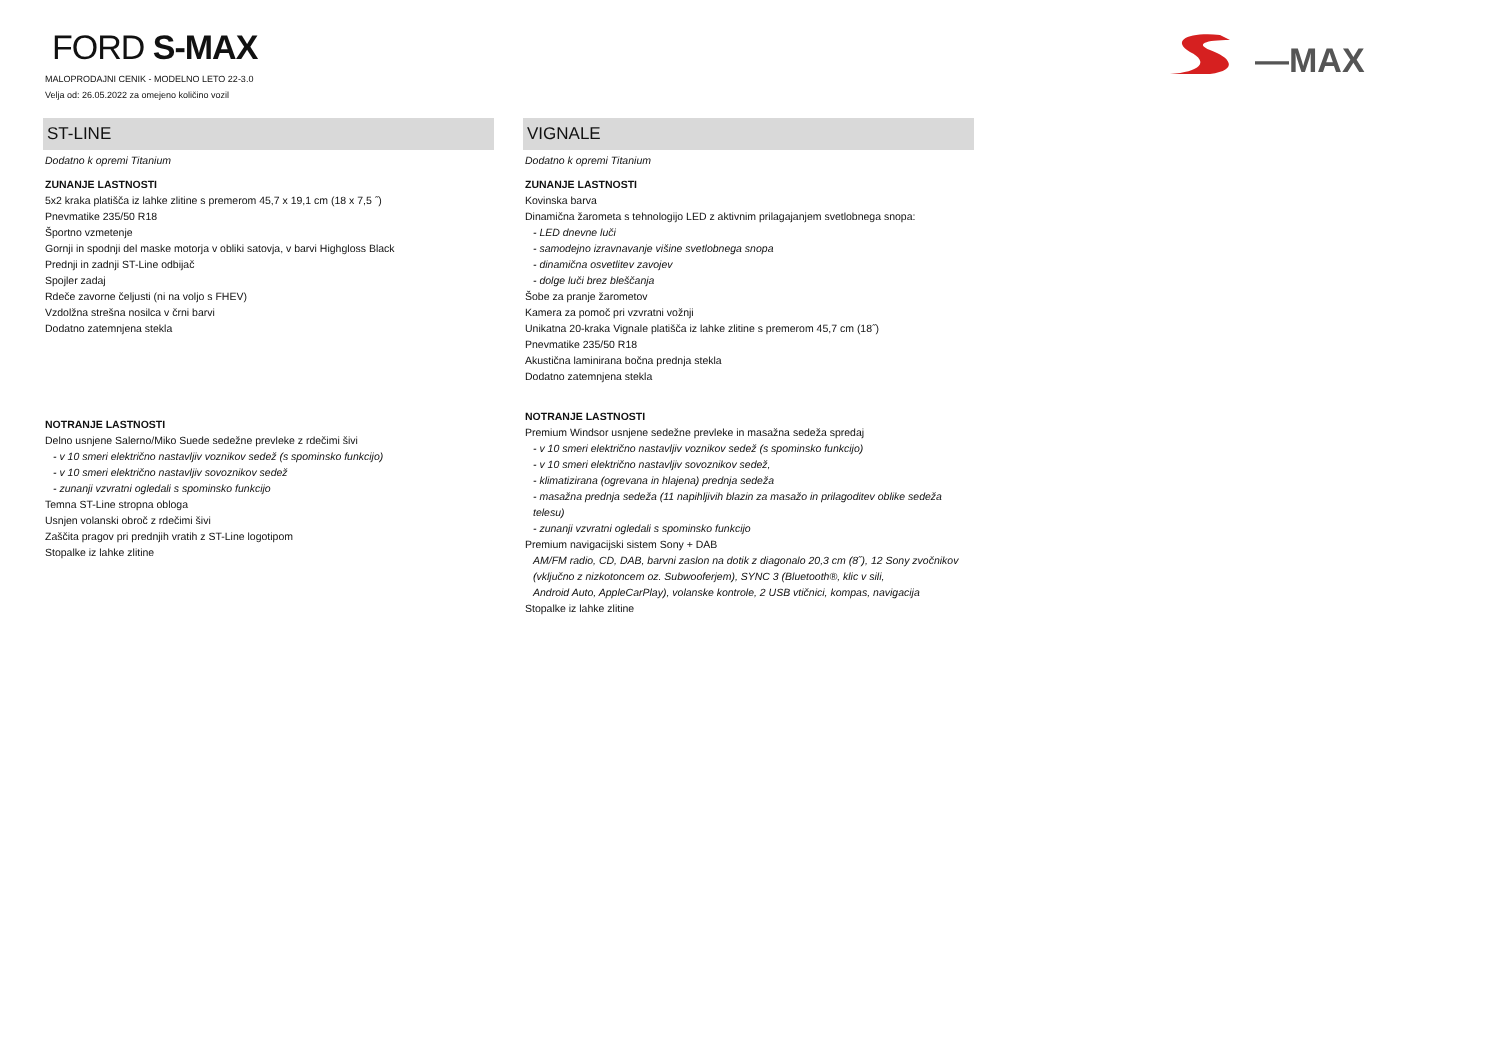FORD S-MAX
MALOPRODAJNI CENIK - MODELNO LETO 22-3.0
Velja od: 26.05.2022 za omejeno količino vozil
—MAX
ST-LINE
Dodatno k opremi Titanium
ZUNANJE LASTNOSTI
5x2 kraka platišča iz lahke zlitine s premerom 45,7 x 19,1 cm (18 x 7,5 ˝)
Pnevmatike 235/50 R18
Športno vzmetenje
Gornji in spodnji del maske motorja v obliki satovja, v barvi Highgloss Black
Prednji in zadnji ST-Line odbijač
Spojler zadaj
Rdeče zavorne čeljusti (ni na voljo s FHEV)
Vzdolžna strešna nosilca v črni barvi
Dodatno zatemnjena stekla
NOTRANJE LASTNOSTI
Delno usnjene Salerno/Miko Suede sedežne prevleke z rdečimi šivi
- v 10 smeri električno nastavljiv voznikov sedež (s spominsko funkcijo)
- v 10 smeri električno nastavljiv sovoznikov sedež
- zunanji vzvratni ogledali s spominsko funkcijo
Temna ST-Line stropna obloga
Usnjen volanski obroč z rdečimi šivi
Zaščita pragov pri prednjih vratih z ST-Line logotipom
Stopalke iz lahke zlitine
VIGNALE
Dodatno k opremi Titanium
ZUNANJE LASTNOSTI
Kovinska barva
Dinamična žarometa s tehnologijo LED z aktivnim prilagajanjem svetlobnega snopa:
- LED dnevne luči
- samodejno izravnavanje višine svetlobnega snopa
- dinamična osvetlitev zavojev
- dolge luči brez bleščanja
Šobe za pranje žarometov
Kamera za pomoč pri vzvratni vožnji
Unikatna 20-kraka Vignale platišča iz lahke zlitine s premerom 45,7 cm (18˝)
Pnevmatike 235/50 R18
Akustična laminirana bočna prednja stekla
Dodatno zatemnjena stekla
NOTRANJE LASTNOSTI
Premium Windsor usnjene sedežne prevleke in masažna sedeža spredaj
- v 10 smeri električno nastavljiv voznikov sedež (s spominsko funkcijo)
- v 10 smeri električno nastavljiv sovoznikov sedež,
- klimatizirana (ogrevana in hlajena) prednja sedeža
- masažna prednja sedeža (11 napihljivih blazin za masažo in prilagoditev oblike sedeža telesu)
- zunanji vzvratni ogledali s spominsko funkcijo
Premium navigacijski sistem Sony + DAB
AM/FM radio, CD, DAB, barvni zaslon na dotik z diagonalo 20,3 cm (8˝), 12 Sony zvočnikov
(vključno z nizkotoncem oz. Subwooferjem), SYNC 3 (Bluetooth®, klic v sili,
Android Auto, AppleCarPlay), volanske kontrole, 2 USB vtičnici, kompas, navigacija
Stopalke iz lahke zlitine